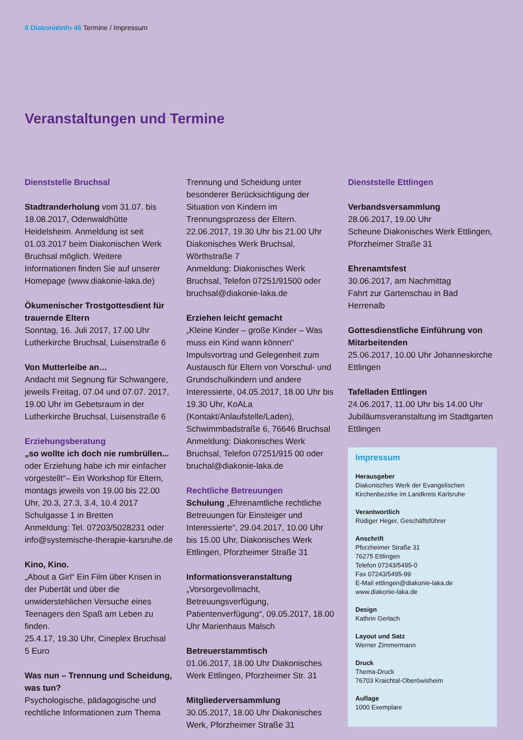8 DiakonieInfo 46 Termine / Impressum
Veranstaltungen und Termine
Dienststelle Bruchsal
Stadtranderholung vom 31.07. bis 18.08.2017, Odenwaldhütte Heidelsheim. Anmeldung ist seit 01.03.2017 beim Diakonischen Werk Bruchsal möglich. Weitere Informationen finden Sie auf unserer Homepage (www.diakonie-laka.de)
Ökumenischer Trostgottesdient für trauernde Eltern
Sonntag, 16. Juli 2017, 17.00 Uhr Lutherkirche Bruchsal, Luisenstraße 6
Von Mutterleibe an…
Andacht mit Segnung für Schwangere, jeweils Freitag, 07.04 und 07.07. 2017, 19.00 Uhr im Gebetsraum in der Lutherkirche Bruchsal, Luisenstraße 6
Erziehungsberatung
„so wollte ich doch nie rumbrüllen... oder Erziehung habe ich mir einfacher vorgestellt“– Ein Workshop für Eltern, montags jeweils von 19.00 bis 22.00 Uhr, 20.3, 27.3, 3.4, 10.4 2017 Schulgasse 1 in Bretten
Anmeldung: Tel. 07203/5028231 oder info@systemische-therapie-karsruhe.de
Kino, Kino.
„About a Girl“ Ein Film über Krisen in der Pubertät und über die unwiderstehlichen Versuche eines Teenagers den Spaß am Leben zu finden.
25.4.17, 19.30 Uhr, Cineplex Bruchsal
5 Euro
Was nun – Trennung und Scheidung, was tun?
Psychologische, pädagogische und rechtliche Informationen zum Thema
Trennung und Scheidung unter besonderer Berücksichtigung der Situation von Kindern im Trennungsprozess der Eltern.
22.06.2017, 19.30 Uhr bis 21.00 Uhr Diakonisches Werk Bruchsal, Wörthstraße 7
Anmeldung: Diakonisches Werk Bruchsal, Telefon 07251/91500 oder bruchsal@diakonie-laka.de
Erziehen leicht gemacht
„Kleine Kinder – große Kinder – Was muss ein Kind wann können“ Impulsvortrag und Gelegenheit zum Austausch für Eltern von Vorschul- und Grundschulkindern und andere Interessierte, 04.05.2017, 18.00 Uhr bis 19.30 Uhr, KoALa (Kontakt/Anlaufstelle/Laden), Schwimmbadstraße 6, 76646 Bruchsal
Anmeldung: Diakonisches Werk Bruchsal, Telefon 07251/915 00 oder bruchal@diakonie-laka.de
Rechtliche Betreuungen
Schulung „Ehrenamtliche rechtliche Betreuungen für Einsteiger und Interessierte“, 29.04.2017, 10.00 Uhr bis 15.00 Uhr, Diakonisches Werk Ettlingen, Pforzheimer Straße 31
Informationsveranstaltung „Vorsorgevollmacht, Betreuungsverfügung, Patientenverfügung“, 09.05.2017, 18.00 Uhr Marienhaus Malsch
Betreuerstammtisch
01.06.2017, 18.00 Uhr Diakonisches Werk Ettlingen, Pforzheimer Str. 31
Mitgliederversammlung
30.05.2017, 18.00 Uhr Diakonisches Werk, Pforzheimer Straße 31
Dienststelle Ettlingen
Verbandsversammlung
28.06.2017, 19.00 Uhr
Scheune Diakonisches Werk Ettlingen, Pforzheimer Straße 31
Ehrenamtsfest
30.06.2017, am Nachmittag
Fahrt zur Gartenschau in Bad Herrenalb
Gottesdienstliche Einführung von Mitarbeitenden
25.06.2017, 10.00 Uhr Johanneskirche Ettlingen
Tafelladen Ettlingen
24.06.2017, 11.00 Uhr bis 14.00 Uhr Jubiläumsveranstaltung im Stadtgarten Ettlingen
Impressum
Herausgeber
Diakonisches Werk der Evangelischen Kirchenbezirke im Landkreis Karlsruhe
Verantwortlich
Rüdiger Heger, Geschäftsführer
Anschrift
Pforzheimer Straße 31
76275 Ettlingen
Telefon 07243/5495-0
Fax 07243/5495-99
E-Mail ettlingen@diakonie-laka.de
www.diakonie-laka.de
Design
Kathrin Gerlach
Layout und Satz
Werner Zimmermann
Druck
Thema-Druck
76703 Kraichtal-Oberöwisheim
Auflage
1000 Exemplare